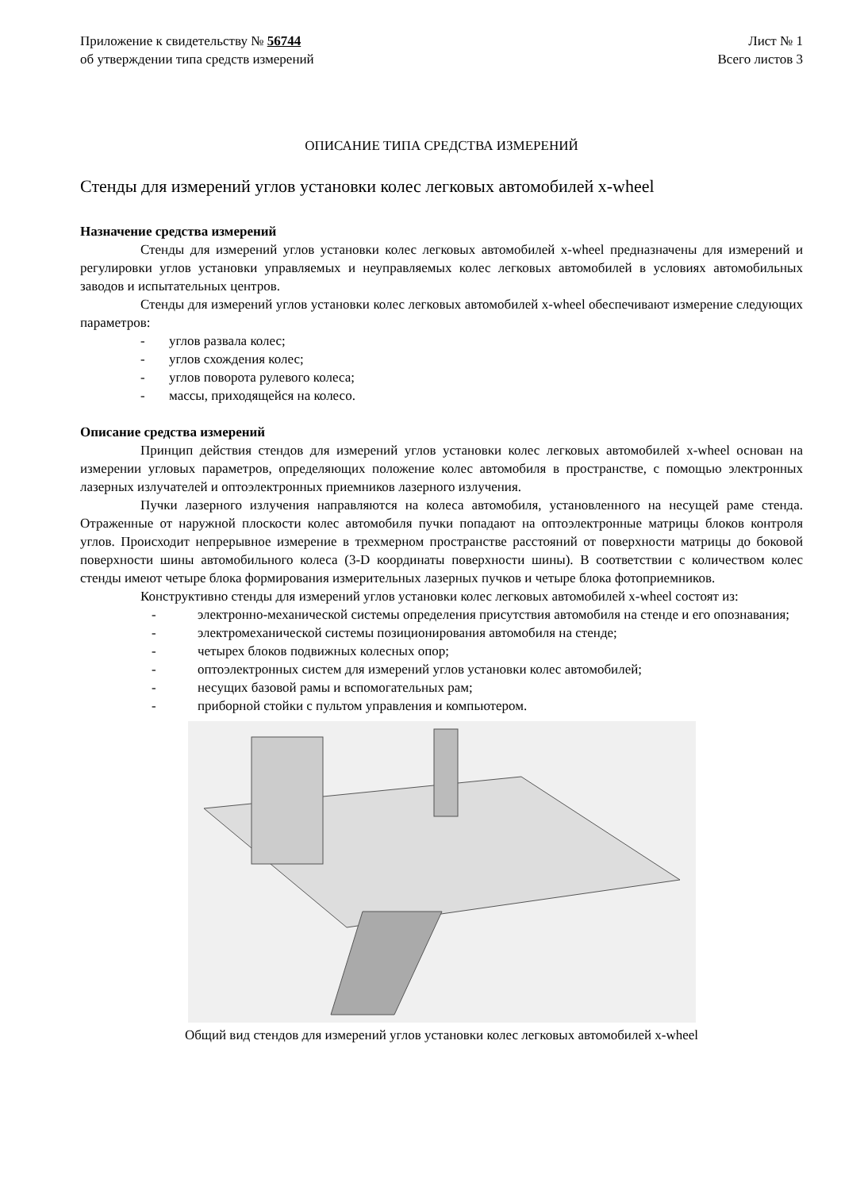Приложение к свидетельству № 56744
об утверждении типа средств измерений
Лист № 1
Всего листов 3
ОПИСАНИЕ ТИПА СРЕДСТВА ИЗМЕРЕНИЙ
Стенды для измерений углов установки колес легковых автомобилей x-wheel
Назначение средства измерений
Стенды для измерений углов установки колес легковых автомобилей x-wheel предназначены для измерений и регулировки углов установки управляемых и неуправляемых колес легковых автомобилей в условиях автомобильных заводов и испытательных центров.
Стенды для измерений углов установки колес легковых автомобилей x-wheel обеспечивают измерение следующих параметров:
- углов развала колес;
- углов схождения колес;
- углов поворота рулевого колеса;
- массы, приходящейся на колесо.
Описание средства измерений
Принцип действия стендов для измерений углов установки колес легковых автомобилей x-wheel основан на измерении угловых параметров, определяющих положение колес автомобиля в пространстве, с помощью электронных лазерных излучателей и оптоэлектронных приемников лазерного излучения.
Пучки лазерного излучения направляются на колеса автомобиля, установленного на несущей раме стенда. Отраженные от наружной плоскости колес автомобиля пучки попадают на оптоэлектронные матрицы блоков контроля углов. Происходит непрерывное измерение в трехмерном пространстве расстояний от поверхности матрицы до боковой поверхности шины автомобильного колеса (3-D координаты поверхности шины). В соответствии с количеством колес стенды имеют четыре блока формирования измерительных лазерных пучков и четыре блока фотоприемников.
Конструктивно стенды для измерений углов установки колес легковых автомобилей x-wheel состоят из:
- электронно-механической системы определения присутствия автомобиля на стенде и его опознавания;
- электромеханической системы позиционирования автомобиля на стенде;
- четырех блоков подвижных колесных опор;
- оптоэлектронных систем для измерений углов установки колес автомобилей;
- несущих базовой рамы и вспомогательных рам;
- приборной стойки с пультом управления и компьютером.
Общий вид стендов для измерений углов установки колес легковых автомобилей x-wheel